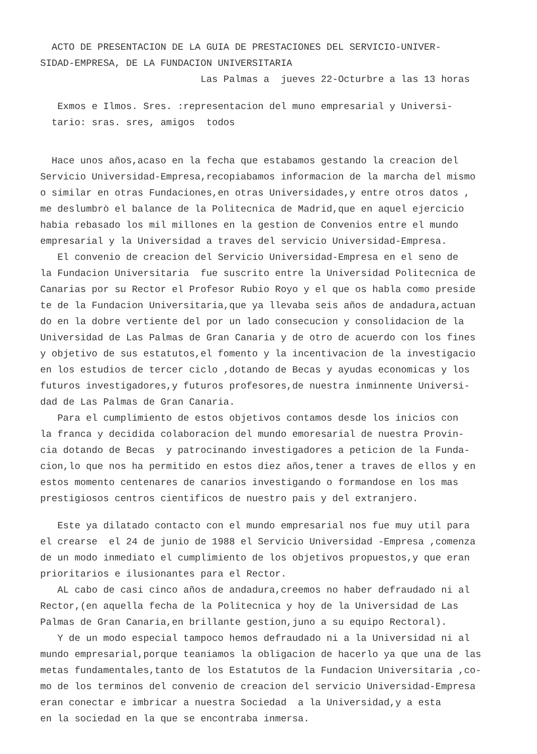ACTO DE PRESENTACION DE LA GUIA DE PRESTACIONES DEL SERVICIO-UNIVER- SIDAD-EMPRESA, DE LA FUNDACION UNIVERSITARIA Las Palmas a jueves 22-Octurbre a las 13 horas
Exmos e Ilmos. Sres. :representacion del muno empresarial y Universi- tario: sras. sres, amigos todos
Hace unos años,acaso en la fecha que estabamos gestando la creacion del Servicio Universidad-Empresa,recopiabamos informacion de la marcha del mismo o similar en otras Fundaciones,en otras Universidades,y entre otros datos , me deslumbrò el balance de la Politecnica de Madrid,que en aquel ejercicio habia rebasado los mil millones en la gestion de Convenios entre el mundo empresarial y la Universidad a traves del servicio Universidad-Empresa. El convenio de creacion del Servicio Universidad-Empresa en el seno de la Fundacion Universitaria fue suscrito entre la Universidad Politecnica de Canarias por su Rector el Profesor Rubio Royo y el que os habla como preside te de la Fundacion Universitaria,que ya llevaba seis años de andadura,actuan do en la dobre vertiente del por un lado consecucion y consolidacion de la Universidad de Las Palmas de Gran Canaria y de otro de acuerdo con los fines y objetivo de sus estatutos,el fomento y la incentivacion de la investigacio en los estudios de tercer ciclo ,dotando de Becas y ayudas economicas y los futuros investigadores,y futuros profesores,de nuestra inminnente Universi- dad de Las Palmas de Gran Canaria. Para el cumplimiento de estos objetivos contamos desde los inicios con la franca y decidida colaboracion del mundo emoresarial de nuestra Provin- cia dotando de Becas y patrocinando investigadores a peticion de la Funda- cion,lo que nos ha permitido en estos diez años,tener a traves de ellos y en estos momento centenares de canarios investigando o formandose en los mas prestigiosos centros cientificos de nuestro pais y del extranjero.
Este ya dilatado contacto con el mundo empresarial nos fue muy util para el crearse el 24 de junio de 1988 el Servicio Universidad -Empresa ,comenza de un modo inmediato el cumplimiento de los objetivos propuestos,y que eran prioritarios e ilusionantes para el Rector. AL cabo de casi cinco años de andadura,creemos no haber defraudado ni al Rector,(en aquella fecha de la Politecnica y hoy de la Universidad de Las Palmas de Gran Canaria,en brillante gestion,juno a su equipo Rectoral). Y de un modo especial tampoco hemos defraudado ni a la Universidad ni al mundo empresarial,porque teaniamos la obligacion de hacerlo ya que una de las metas fundamentales,tanto de los Estatutos de la Fundacion Universitaria ,co- mo de los terminos del convenio de creacion del servicio Universidad-Empresa eran conectar e imbricar a nuestra Sociedad a la Universidad,y a esta en la sociedad en la que se encontraba inmersa.